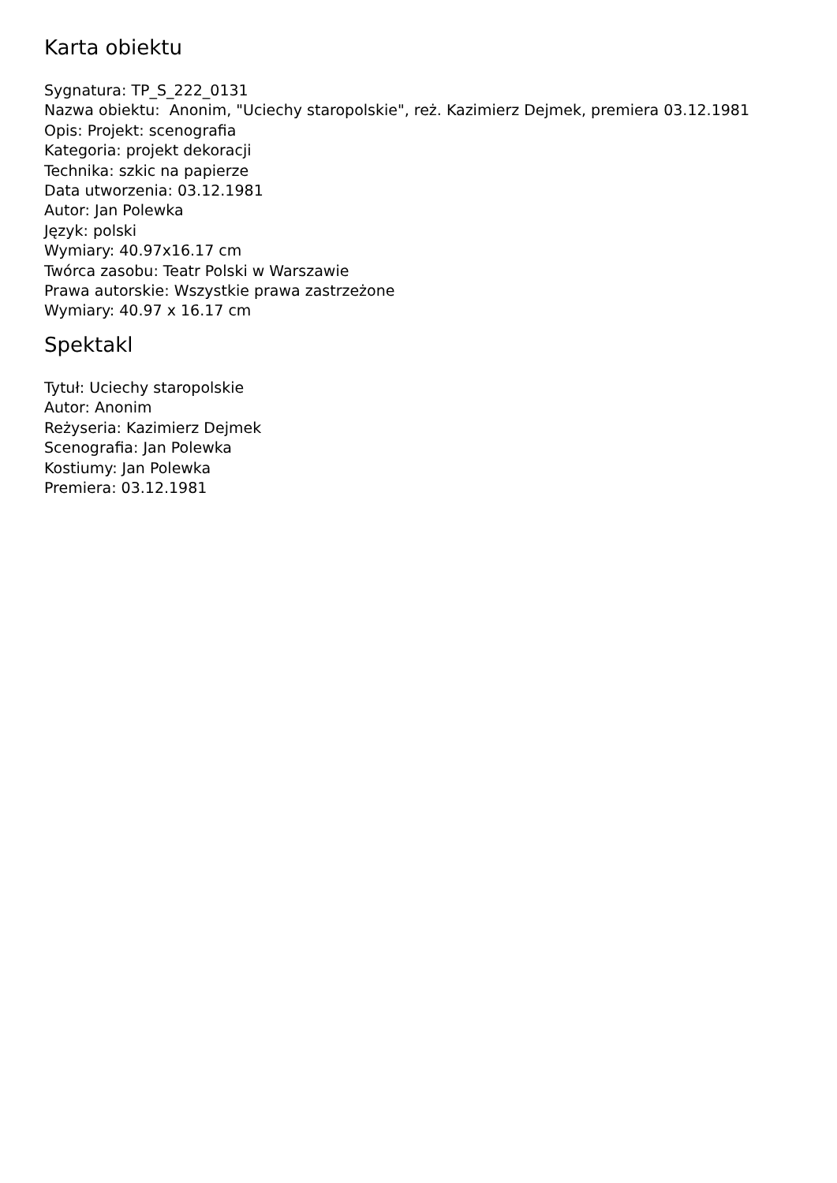Karta obiektu
Sygnatura: TP_S_222_0131
Nazwa obiektu: Anonim, "Uciechy staropolskie", reż. Kazimierz Dejmek, premiera 03.12.1981
Opis: Projekt: scenografia
Kategoria: projekt dekoracji
Technika: szkic na papierze
Data utworzenia: 03.12.1981
Autor: Jan Polewka
Język: polski
Wymiary: 40.97x16.17 cm
Twórca zasobu: Teatr Polski w Warszawie
Prawa autorskie: Wszystkie prawa zastrzeżone
Wymiary: 40.97 x 16.17 cm
Spektakl
Tytuł: Uciechy staropolskie
Autor: Anonim
Reżyseria: Kazimierz Dejmek
Scenografia: Jan Polewka
Kostiumy: Jan Polewka
Premiera: 03.12.1981